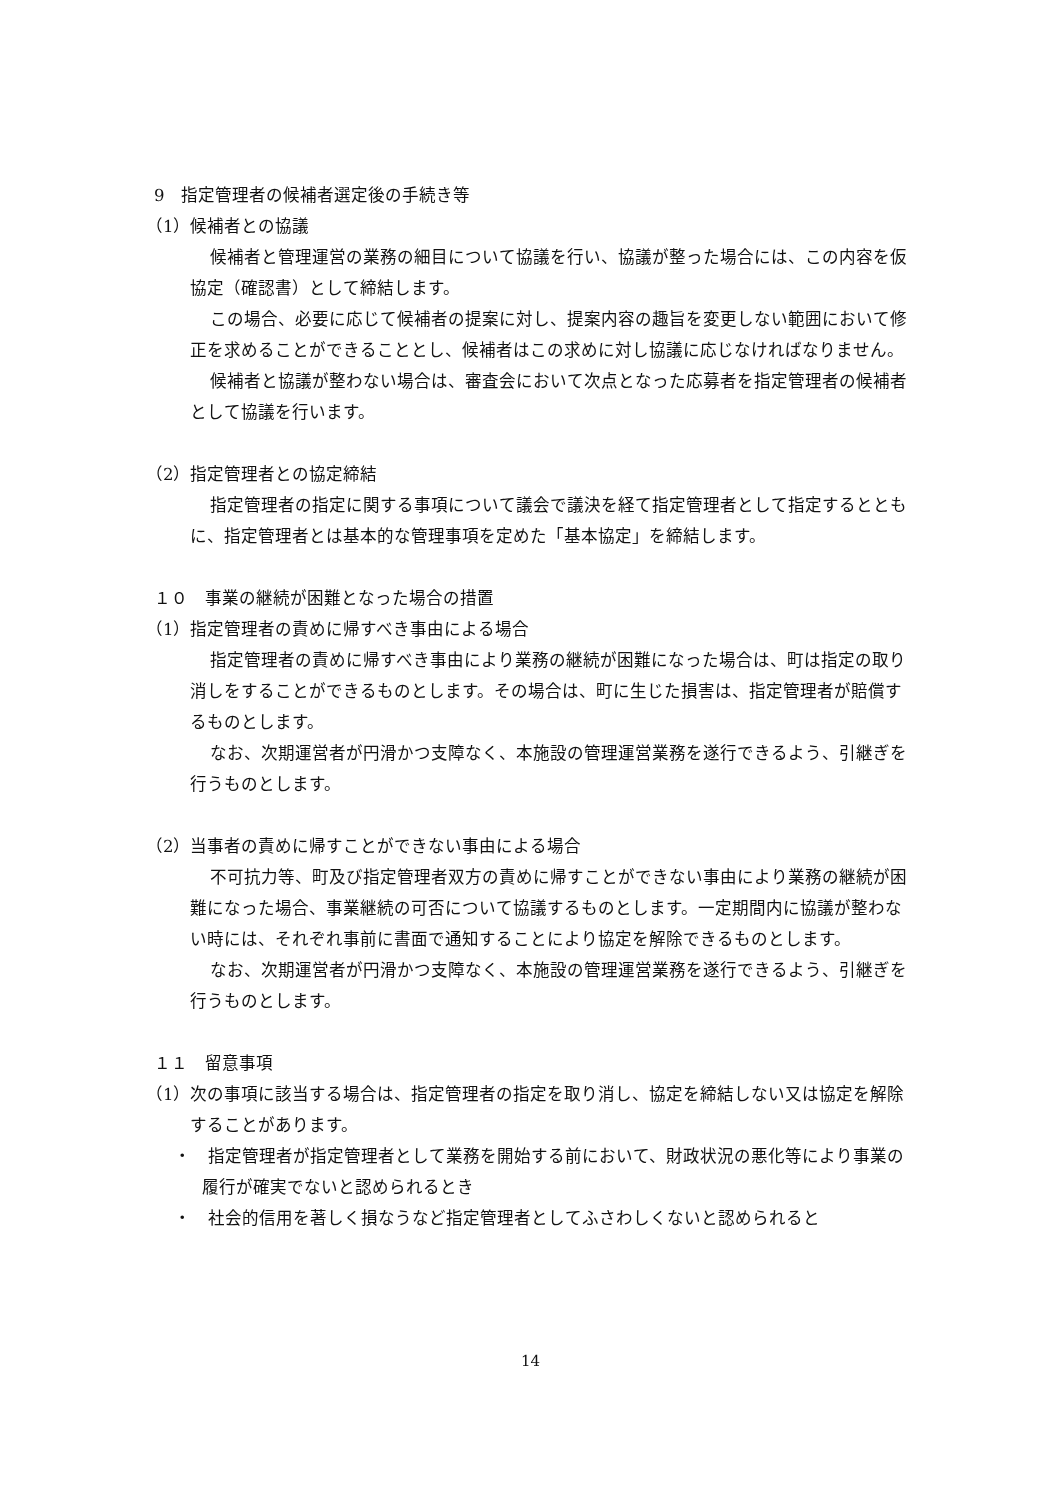9　指定管理者の候補者選定後の手続き等
（1）候補者との協議
候補者と管理運営の業務の細目について協議を行い、協議が整った場合には、この内容を仮協定（確認書）として締結します。
この場合、必要に応じて候補者の提案に対し、提案内容の趣旨を変更しない範囲において修正を求めることができることとし、候補者はこの求めに対し協議に応じなければなりません。
候補者と協議が整わない場合は、審査会において次点となった応募者を指定管理者の候補者として協議を行います。
（2）指定管理者との協定締結
指定管理者の指定に関する事項について議会で議決を経て指定管理者として指定するとともに、指定管理者とは基本的な管理事項を定めた「基本協定」を締結します。
１０　事業の継続が困難となった場合の措置
（1）指定管理者の責めに帰すべき事由による場合
指定管理者の責めに帰すべき事由により業務の継続が困難になった場合は、町は指定の取り消しをすることができるものとします。その場合は、町に生じた損害は、指定管理者が賠償するものとします。
なお、次期運営者が円滑かつ支障なく、本施設の管理運営業務を遂行できるよう、引継ぎを行うものとします。
（2）当事者の責めに帰すことができない事由による場合
不可抗力等、町及び指定管理者双方の責めに帰すことができない事由により業務の継続が困難になった場合、事業継続の可否について協議するものとします。一定期間内に協議が整わない時には、それぞれ事前に書面で通知することにより協定を解除できるものとします。
なお、次期運営者が円滑かつ支障なく、本施設の管理運営業務を遂行できるよう、引継ぎを行うものとします。
１１　留意事項
（1）次の事項に該当する場合は、指定管理者の指定を取り消し、協定を締結しない又は協定を解除することがあります。
・　指定管理者が指定管理者として業務を開始する前において、財政状況の悪化等により事業の履行が確実でないと認められるとき
・　社会的信用を著しく損なうなど指定管理者としてふさわしくないと認められると
14